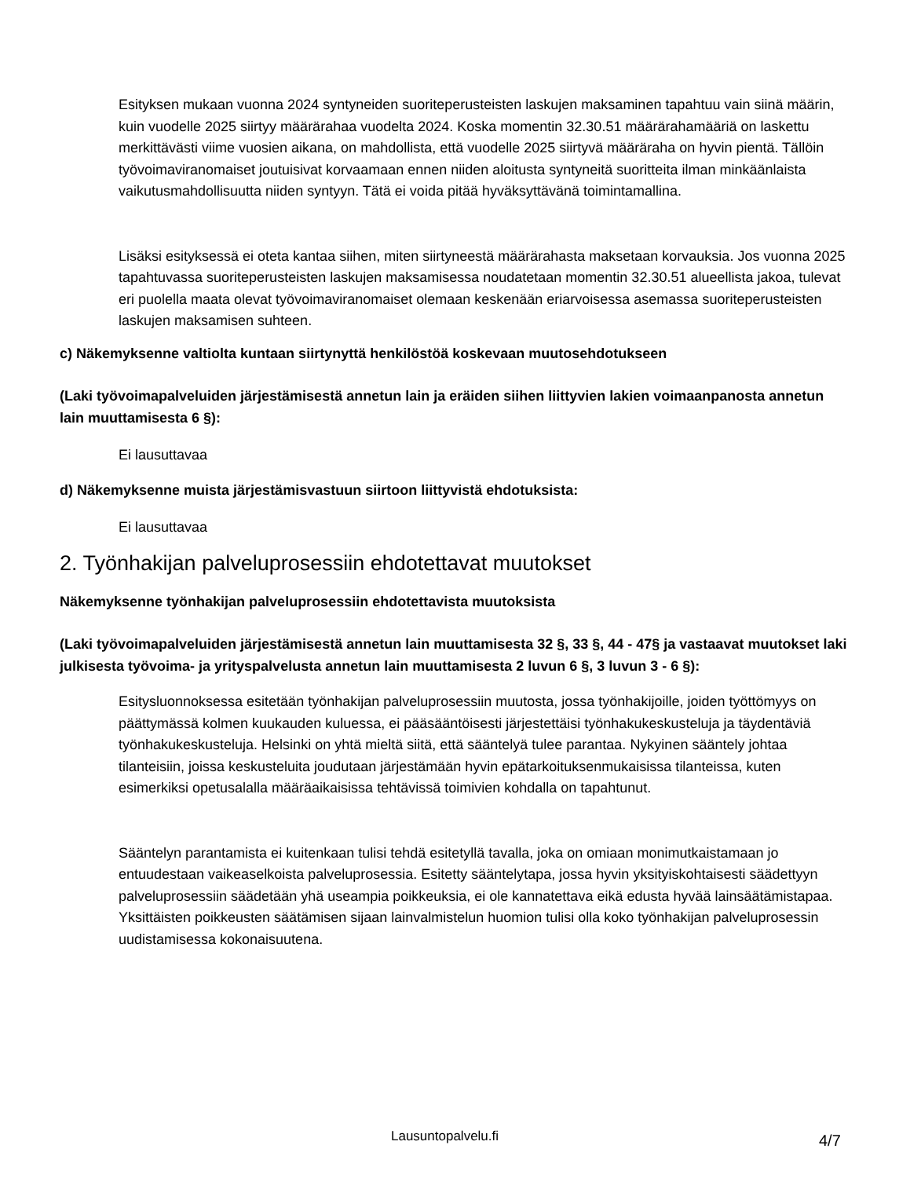Esityksen mukaan vuonna 2024 syntyneiden suoriteperusteisten laskujen maksaminen tapahtuu vain siinä määrin, kuin vuodelle 2025 siirtyy määrärahaa vuodelta 2024. Koska momentin 32.30.51 määrärahamääriä on laskettu merkittävästi viime vuosien aikana, on mahdollista, että vuodelle 2025 siirtyvä määräraha on hyvin pientä. Tällöin työvoimaviranomaiset joutuisivat korvaamaan ennen niiden aloitusta syntyneitä suoritteita ilman minkäänlaista vaikutusmahdollisuutta niiden syntyyn. Tätä ei voida pitää hyväksyttävänä toimintamallina.
Lisäksi esityksessä ei oteta kantaa siihen, miten siirtyneestä määrärahasta maksetaan korvauksia. Jos vuonna 2025 tapahtuvassa suoriteperusteisten laskujen maksamisessa noudatetaan momentin 32.30.51 alueellista jakoa, tulevat eri puolella maata olevat työvoimaviranomaiset olemaan keskenään eriarvoisessa asemassa suoriteperusteisten laskujen maksamisen suhteen.
c) Näkemyksenne valtiolta kuntaan siirtynyttä henkilöstöä koskevaan muutosehdotukseen
(Laki työvoimapalveluiden järjestämisestä annetun lain ja eräiden siihen liittyvien lakien voimaanpanosta annetun lain muuttamisesta 6 §):
Ei lausuttavaa
d) Näkemyksenne muista järjestämisvastuun siirtoon liittyvistä ehdotuksista:
Ei lausuttavaa
2. Työnhakijan palveluprosessiin ehdotettavat muutokset
Näkemyksenne työnhakijan palveluprosessiin ehdotettavista muutoksista
(Laki työvoimapalveluiden järjestämisestä annetun lain muuttamisesta 32 §, 33 §, 44 - 47§ ja vastaavat muutokset laki julkisesta työvoima- ja yrityspalvelusta annetun lain muuttamisesta 2 luvun 6 §, 3 luvun 3 - 6 §):
Esitysluonnoksessa esitetään työnhakijan palveluprosessiin muutosta, jossa työnhakijoille, joiden työttömyys on päättymässä kolmen kuukauden kuluessa, ei pääsääntöisesti järjestettäisi työnhakukeskusteluja ja täydentäviä työnhakukeskusteluja. Helsinki on yhtä mieltä siitä, että sääntelyä tulee parantaa. Nykyinen sääntely johtaa tilanteisiin, joissa keskusteluita joudutaan järjestämään hyvin epätarkoituksenmukaisissa tilanteissa, kuten esimerkiksi opetusalalla määräaikaisissa tehtävissä toimivien kohdalla on tapahtunut.
Sääntelyn parantamista ei kuitenkaan tulisi tehdä esitetyllä tavalla, joka on omiaan monimutkaistamaan jo entuudestaan vaikeaselkoista palveluprosessia. Esitetty sääntelytapa, jossa hyvin yksityiskohtaisesti säädettyyn palveluprosessiin säädetään yhä useampia poikkeuksia, ei ole kannatettava eikä edusta hyvää lainsäätämistapaa. Yksittäisten poikkeusten säätämisen sijaan lainvalmistelun huomion tulisi olla koko työnhakijan palveluprosessin uudistamisessa kokonaisuutena.
Lausuntopalvelu.fi 4/7